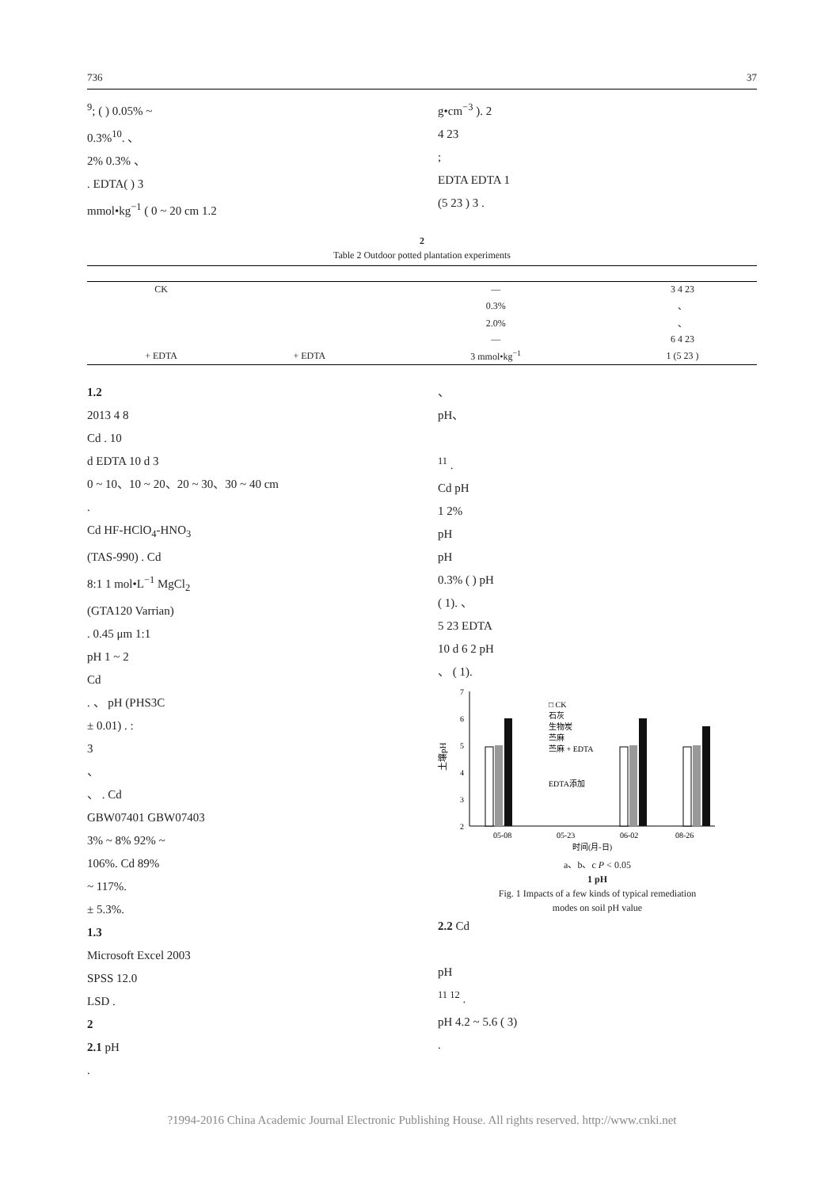736 37
<sup>9</sup>; ( ) 0.05% ~
0.3%<sup>10</sup>. 、
2% 0.3% 、
. EDTA( ) 3
mmol•kg<sup>−1</sup> ( 0 ~ 20 cm 1.2
g•cm<sup>−3</sup> ). 2
4 23
;
EDTA EDTA 1
(5 23 ) 3 .
2
Table 2 Outdoor potted plantation experiments
| CK | | — | 3 4 23 |
| | | 0.3% | 、 |
| | | 2.0% | 、 |
| | | — | 6 4 23 |
| + EDTA | + EDTA | 3 mmol•kg<sup>−1</sup> | 1 (5 23 ) |
1.2
2013 4 8
Cd . 10
d EDTA 10 d 3
0 ~ 10、10 ~ 20、20 ~ 30、30 ~ 40 cm
.
Cd HF-HClO<sub>4</sub>-HNO<sub>3</sub>
(TAS-990) . Cd
8:1 1 mol•L<sup>−1</sup> MgCl<sub>2</sub>
(GTA120 Varrian)
. 0.45 μm 1:1
pH 1 ~ 2
Cd
. 、 pH (PHS3C
± 0.01) . :
3
、
、 . Cd
GBW07401 GBW07403
3% ~ 8% 92% ~
106%. Cd 89%
~ 117%.
± 5.3%.
1.3
Microsoft Excel 2003
SPSS 12.0
LSD .
2
2.1 pH
.
、
pH、
<sup>11</sup> .
Cd pH
1 2%
pH
pH
0.3% ( ) pH
( 1). 、
5 23 EDTA
10 d 6 2 pH
、 ( 1).
土壤pH
7
6
5
4
3
2
05-08
05-23
06-02
08-26
时间(月-日)
□ CK
石灰
生物炭
苎麻
苎麻 + EDTA
EDTA添加
a、b、c P < 0.05
1 pH
Fig. 1 Impacts of a few kinds of typical remediation
modes on soil pH value
2.2 Cd
pH
<sup>11 12</sup> .
pH 4.2 ~ 5.6 ( 3)
.
?1994-2016 China Academic Journal Electronic Publishing House. All rights reserved. http://www.cnki.net